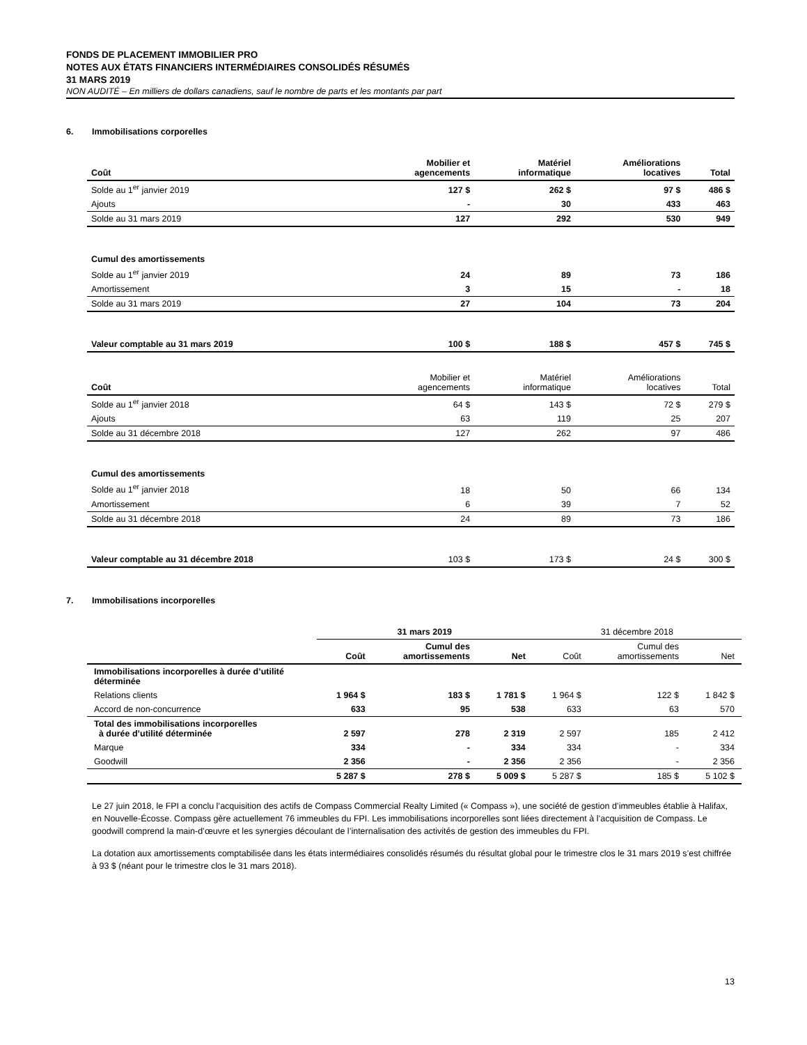FONDS DE PLACEMENT IMMOBILIER PRO
NOTES AUX ÉTATS FINANCIERS INTERMÉDIAIRES CONSOLIDÉS RÉSUMÉS
31 MARS 2019
NON AUDITÉ – En milliers de dollars canadiens, sauf le nombre de parts et les montants par part
6. Immobilisations corporelles
| Coût | Mobilier et agencements | Matériel informatique | Améliorations locatives | Total |
| --- | --- | --- | --- | --- |
| Solde au 1<sup>er</sup> janvier 2019 | 127 $ | 262 $ | 97 $ | 486 $ |
| Ajouts | - | 30 | 433 | 463 |
| Solde au 31 mars 2019 | 127 | 292 | 530 | 949 |
| Cumul des amortissements | | | | |
| Solde au 1<sup>er</sup> janvier 2019 | 24 | 89 | 73 | 186 |
| Amortissement | 3 | 15 | - | 18 |
| Solde au 31 mars 2019 | 27 | 104 | 73 | 204 |
| Valeur comptable au 31 mars 2019 | 100 $ | 188 $ | 457 $ | 745 $ |
| Coût | Mobilier et agencements | Matériel informatique | Améliorations locatives | Total |
| Solde au 1<sup>er</sup> janvier 2018 | 64 $ | 143 $ | 72 $ | 279 $ |
| Ajouts | 63 | 119 | 25 | 207 |
| Solde au 31 décembre 2018 | 127 | 262 | 97 | 486 |
| Cumul des amortissements | | | | |
| Solde au 1<sup>er</sup> janvier 2018 | 18 | 50 | 66 | 134 |
| Amortissement | 6 | 39 | 7 | 52 |
| Solde au 31 décembre 2018 | 24 | 89 | 73 | 186 |
| Valeur comptable au 31 décembre 2018 | 103 $ | 173 $ | 24 $ | 300 $ |
7. Immobilisations incorporelles
| | 31 mars 2019 | | | 31 décembre 2018 | | |
| | Coût | Cumul des amortissements | Net | Coût | Cumul des amortissements | Net |
| Immobilisations incorporelles à durée d’utilité déterminée | | | | | | |
| Relations clients | 1 964 $ | 183 $ | 1 781 $ | 1 964 $ | 122 $ | 1 842 $ |
| Accord de non-concurrence | 633 | 95 | 538 | 633 | 63 | 570 |
| Total des immobilisations incorporelles à durée d’utilité déterminée | 2 597 | 278 | 2 319 | 2 597 | 185 | 2 412 |
| Marque | 334 | - | 334 | 334 | - | 334 |
| Goodwill | 2 356 | - | 2 356 | 2 356 | - | 2 356 |
| | 5 287 $ | 278 $ | 5 009 $ | 5 287 $ | 185 $ | 5 102 $ |
Le 27 juin 2018, le FPI a conclu l’acquisition des actifs de Compass Commercial Realty Limited (« Compass »), une société de gestion d’immeubles établie à Halifax, en Nouvelle-Écosse. Compass gère actuellement 76 immeubles du FPI. Les immobilisations incorporelles sont liées directement à l’acquisition de Compass. Le goodwill comprend la main-d’œuvre et les synergies découlant de l’internalisation des activités de gestion des immeubles du FPI.
La dotation aux amortissements comptabilisée dans les états intermédiaires consolidés résumés du résultat global pour le trimestre clos le 31 mars 2019 s’est chiffrée à 93 $ (néant pour le trimestre clos le 31 mars 2018).
13